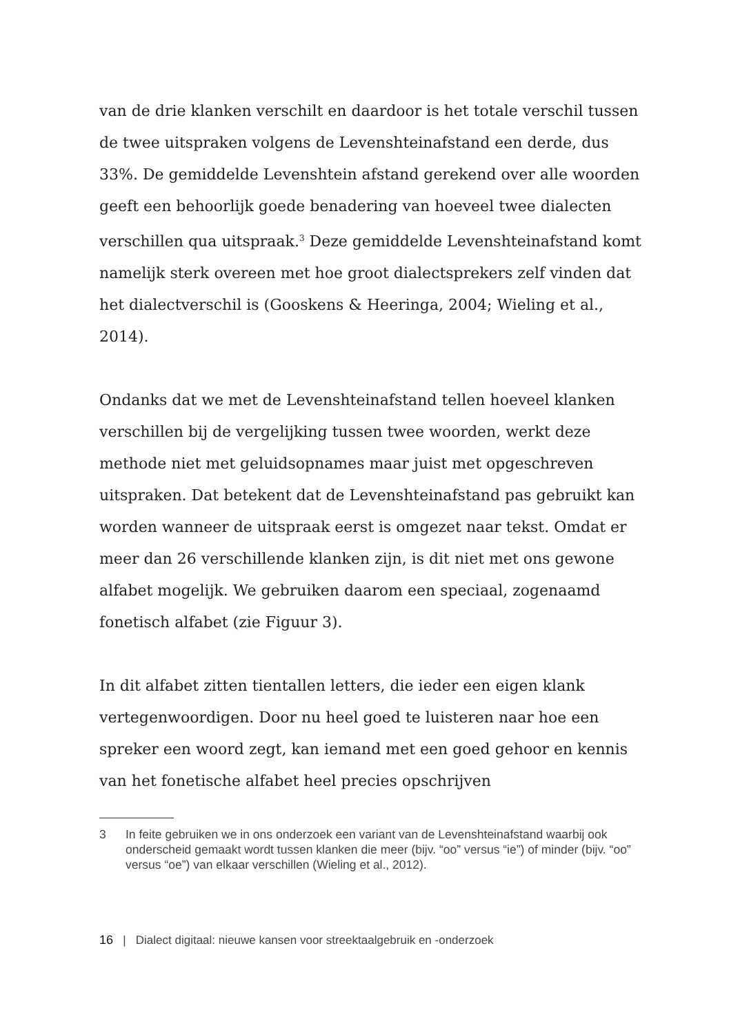van de drie klanken verschilt en daardoor is het totale verschil tussen de twee uitspraken volgens de Levenshteinafstand een derde, dus 33%. De gemiddelde Levenshtein afstand gerekend over alle woorden geeft een behoorlijk goede benadering van hoeveel twee dialecten verschillen qua uitspraak.<sup>3</sup> Deze gemiddelde Levenshteinafstand komt namelijk sterk overeen met hoe groot dialectsprekers zelf vinden dat het dialectverschil is (Gooskens & Heeringa, 2004; Wieling et al., 2014).
Ondanks dat we met de Levenshteinafstand tellen hoeveel klanken verschillen bij de vergelijking tussen twee woorden, werkt deze methode niet met geluidsopnames maar juist met opgeschreven uitspraken. Dat betekent dat de Levenshteinafstand pas gebruikt kan worden wanneer de uitspraak eerst is omgezet naar tekst. Omdat er meer dan 26 verschillende klanken zijn, is dit niet met ons gewone alfabet mogelijk. We gebruiken daarom een speciaal, zogenaamd fonetisch alfabet (zie Figuur 3).
In dit alfabet zitten tientallen letters, die ieder een eigen klank vertegenwoordigen. Door nu heel goed te luisteren naar hoe een spreker een woord zegt, kan iemand met een goed gehoor en kennis van het fonetische alfabet heel precies opschrijven
3 In feite gebruiken we in ons onderzoek een variant van de Levenshteinafstand waarbij ook onderscheid gemaakt wordt tussen klanken die meer (bijv. “oo” versus “ie”) of minder (bijv. “oo” versus “oe”) van elkaar verschillen (Wieling et al., 2012).
16 | Dialect digitaal: nieuwe kansen voor streektaalgebruik en -onderzoek